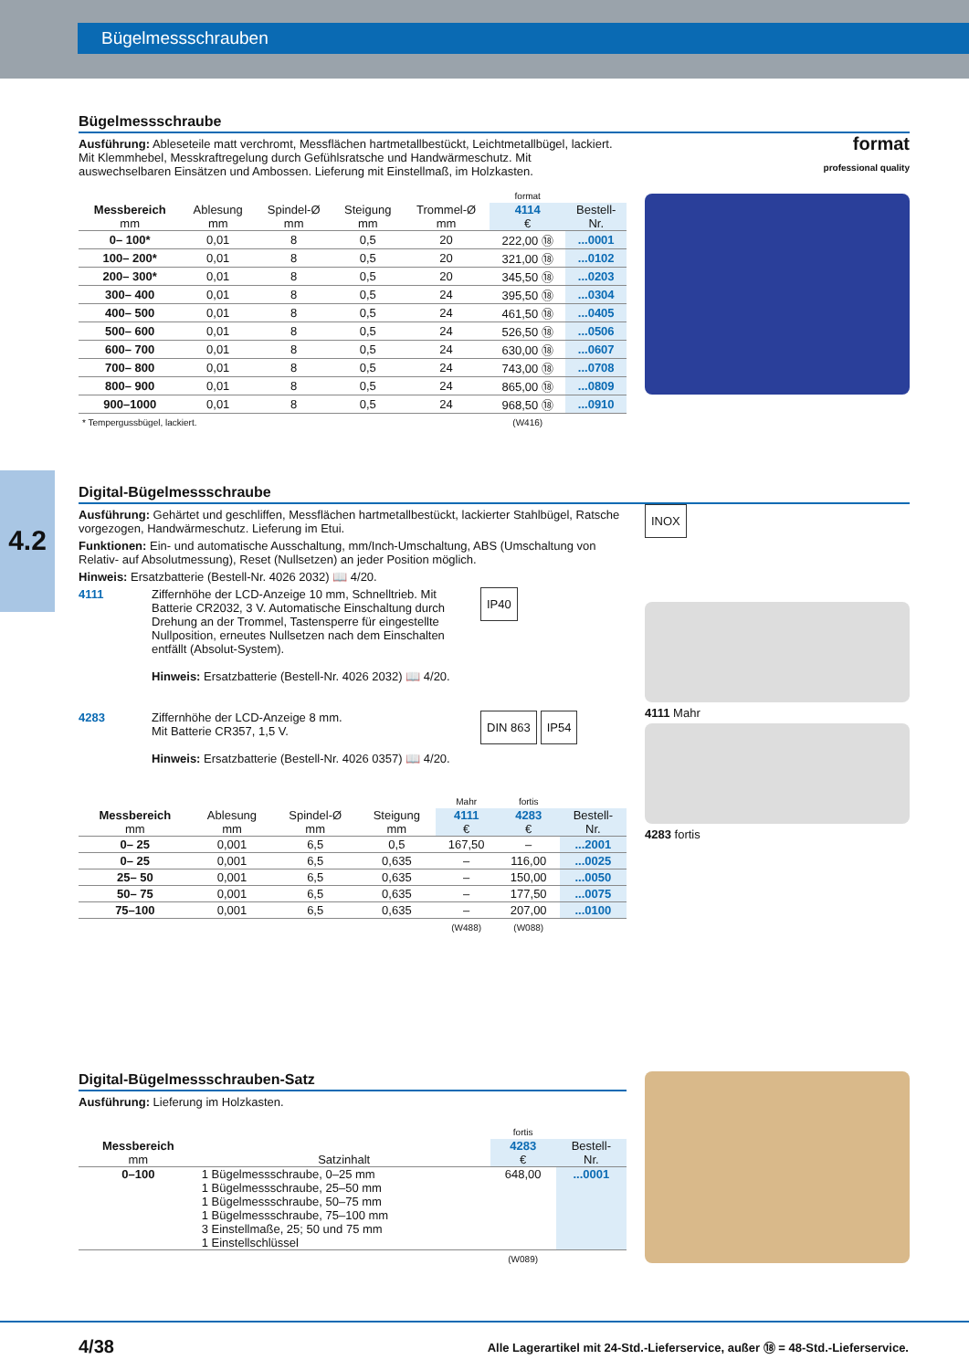Bügelmessschrauben
4.2
Bügelmessschraube
Ausführung: Ableseteile matt verchromt, Messflächen hartmetallbestückt, Leichtmetallbügel, lackiert. Mit Klemmhebel, Messkraftregelung durch Gefühlsratsche und Handwärmeschutz. Mit auswechselbaren Einsätzen und Ambossen. Lieferung mit Einstellmaß, im Holzkasten.
| | | | | | format | |
| --- | --- | --- | --- | --- | --- | --- |
| Messbereich mm | Ablesung mm | Spindel-Ø mm | Steigung mm | Trommel-Ø mm | 4114 € | Bestell- Nr. |
| 0– 100* | 0,01 | 8 | 0,5 | 20 | 222,00 ⑱ | ...0001 |
| 100– 200* | 0,01 | 8 | 0,5 | 20 | 321,00 ⑱ | ...0102 |
| 200– 300* | 0,01 | 8 | 0,5 | 20 | 345,50 ⑱ | ...0203 |
| 300– 400 | 0,01 | 8 | 0,5 | 24 | 395,50 ⑱ | ...0304 |
| 400– 500 | 0,01 | 8 | 0,5 | 24 | 461,50 ⑱ | ...0405 |
| 500– 600 | 0,01 | 8 | 0,5 | 24 | 526,50 ⑱ | ...0506 |
| 600– 700 | 0,01 | 8 | 0,5 | 24 | 630,00 ⑱ | ...0607 |
| 700– 800 | 0,01 | 8 | 0,5 | 24 | 743,00 ⑱ | ...0708 |
| 800– 900 | 0,01 | 8 | 0,5 | 24 | 865,00 ⑱ | ...0809 |
| 900–1000 | 0,01 | 8 | 0,5 | 24 | 968,50 ⑱ | ...0910 |
| * Tempergussbügel, lackiert. | | | | | (W416) | |
format
professional quality
Digital-Bügelmessschraube
Ausführung: Gehärtet und geschliffen, Messflächen hartmetallbestückt, lackierter Stahlbügel, Ratsche vorgezogen, Handwärmeschutz. Lieferung im Etui.
Funktionen: Ein- und automatische Ausschaltung, mm/Inch-Umschaltung, ABS (Umschaltung von Relativ- auf Absolutmessung), Reset (Nullsetzen) an jeder Position möglich.
Hinweis: Ersatzbatterie (Bestell-Nr. 4026 2032) 📖 4/20.
4111 Ziffernhöhe der LCD-Anzeige 10 mm, Schnelltrieb. Mit Batterie CR2032, 3 V. Automatische Einschaltung durch Drehung an der Trommel, Tastensperre für eingestellte Nullposition, erneutes Nullsetzen nach dem Einschalten entfällt (Absolut-System).
Hinweis: Ersatzbatterie (Bestell-Nr. 4026 2032) 📖 4/20.
IP40
4283 Ziffernhöhe der LCD-Anzeige 8 mm.
Mit Batterie CR357, 1,5 V.
Hinweis: Ersatzbatterie (Bestell-Nr. 4026 0357) 📖 4/20.
DIN 863 IP54
| | | | | Mahr | fortis | |
| --- | --- | --- | --- | --- | --- | --- |
| Messbereich mm | Ablesung mm | Spindel-Ø mm | Steigung mm | 4111 € | 4283 € | Bestell- Nr. |
| 0– 25 | 0,001 | 6,5 | 0,5 | 167,50 | – | ...2001 |
| 0– 25 | 0,001 | 6,5 | 0,635 | – | 116,00 | ...0025 |
| 25– 50 | 0,001 | 6,5 | 0,635 | – | 150,00 | ...0050 |
| 50– 75 | 0,001 | 6,5 | 0,635 | – | 177,50 | ...0075 |
| 75–100 | 0,001 | 6,5 | 0,635 | – | 207,00 | ...0100 |
| | | | | (W488) | (W088) | |
INOX
4111 Mahr
4283 fortis
Digital-Bügelmessschrauben-Satz
Ausführung: Lieferung im Holzkasten.
| | | fortis | |
| --- | --- | --- | --- |
| Messbereich mm | Satzinhalt | 4283 € | Bestell- Nr. |
| 0–100 | 1 Bügelmessschraube, 0–25 mm 1 Bügelmessschraube, 25–50 mm 1 Bügelmessschraube, 50–75 mm 1 Bügelmessschraube, 75–100 mm 3 Einstellmaße, 25; 50 und 75 mm 1 Einstellschlüssel | 648,00 | ...0001 |
| | | (W089) | |
4/38 Alle Lagerartikel mit 24-Std.-Lieferservice, außer ⑱ = 48-Std.-Lieferservice.